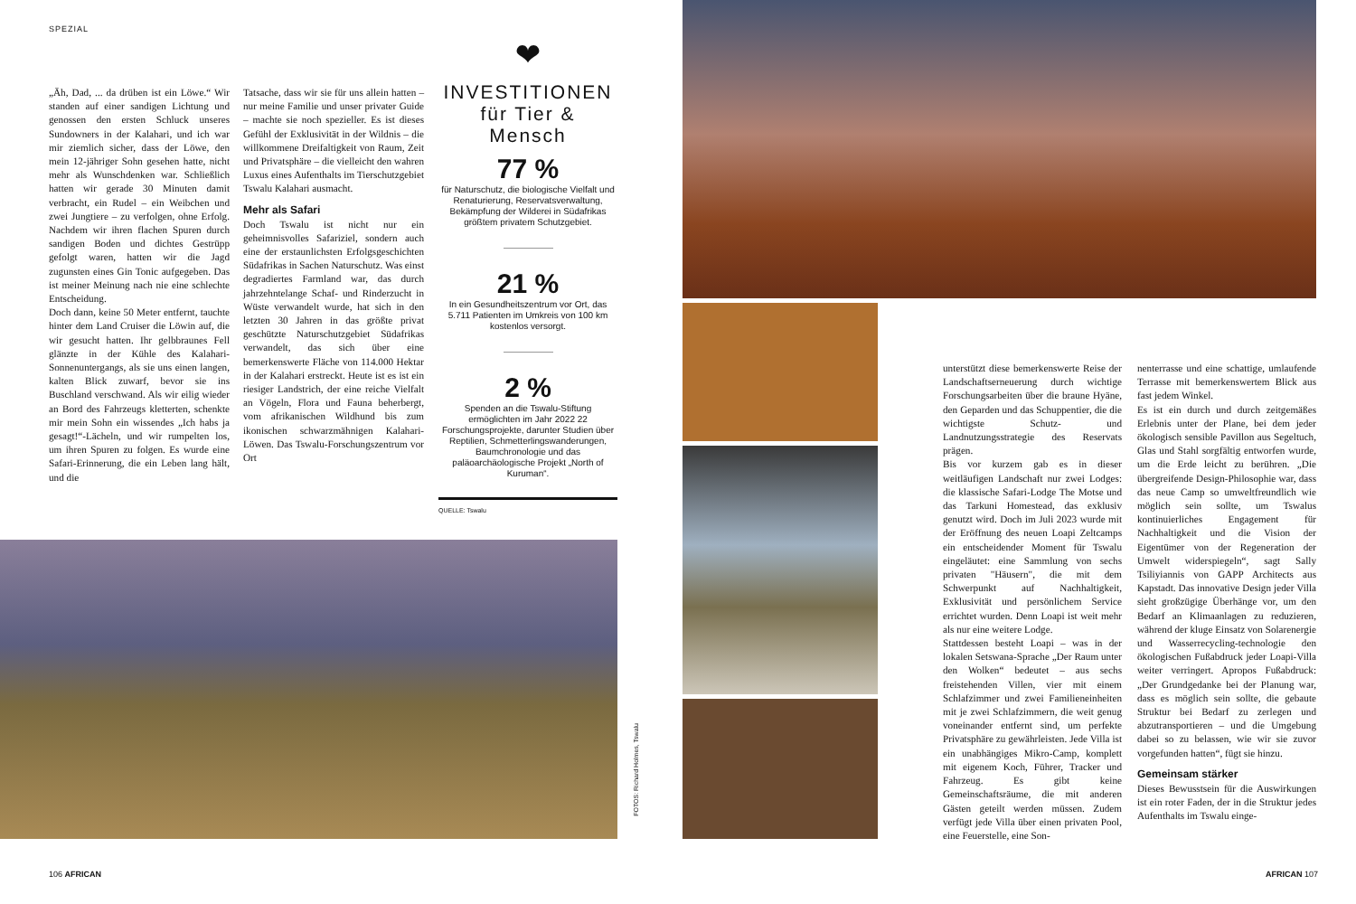SPEZIAL
„Äh, Dad, ... da drüben ist ein Löwe.“ Wir standen auf einer sandigen Lichtung und genossen den ersten Schluck unseres Sundowners in der Kalahari, und ich war mir ziemlich sicher, dass der Löwe, den mein 12-jähriger Sohn gesehen hatte, nicht mehr als Wunschdenken war. Schließlich hatten wir gerade 30 Minuten damit verbracht, ein Rudel – ein Weibchen und zwei Jungtiere – zu verfolgen, ohne Erfolg. Nachdem wir ihren flachen Spuren durch sandigen Boden und dichtes Gestrüpp gefolgt waren, hatten wir die Jagd zugunsten eines Gin Tonic aufgegeben. Das ist meiner Meinung nach nie eine schlechte Entscheidung.
Doch dann, keine 50 Meter entfernt, tauchte hinter dem Land Cruiser die Löwin auf, die wir gesucht hatten. Ihr gelbbraunes Fell glänzte in der Kühle des Kalahari-Sonnenuntergangs, als sie uns einen langen, kalten Blick zuwarf, bevor sie ins Buschland verschwand. Als wir eilig wieder an Bord des Fahrzeugs kletterten, schenkte mir mein Sohn ein wissendes „Ich habs ja gesagt!“-Lächeln, und wir rumpelten los, um ihren Spuren zu folgen. Es wurde eine Safari-Erinnerung, die ein Leben lang hält, und die
Tatsache, dass wir sie für uns allein hatten – nur meine Familie und unser privater Guide – machte sie noch spezieller. Es ist dieses Gefühl der Exklusivität in der Wildnis – die willkommene Dreifaltigkeit von Raum, Zeit und Privatsphäre – die vielleicht den wahren Luxus eines Aufenthalts im Tierschutzgebiet Tswalu Kalahari ausmacht.
Mehr als Safari
Doch Tswalu ist nicht nur ein geheimnisvolles Safariziel, sondern auch eine der erstaunlichsten Erfolgsgeschichten Südafrikas in Sachen Naturschutz. Was einst degradiertes Farmland war, das durch jahrzehntelange Schaf- und Rinderzucht in Wüste verwandelt wurde, hat sich in den letzten 30 Jahren in das größte privat geschützte Naturschutzgebiet Südafrikas verwandelt, das sich über eine bemerkenswerte Fläche von 114.000 Hektar in der Kalahari erstreckt. Heute ist es ist ein riesiger Landstrich, der eine reiche Vielfalt an Vögeln, Flora und Fauna beherbergt, vom afrikanischen Wildhund bis zum ikonischen schwarzmähnigen Kalahari-Löwen. Das Tswalu-Forschungszentrum vor Ort
❤
INVESTITIONEN
für Tier & Mensch
77 %
für Naturschutz, die biologische Vielfalt und Renaturierung, Reservatsverwaltung, Bekämpfung der Wilderei in Südafrikas größtem privatem Schutzgebiet.
21 %
In ein Gesundheitszentrum vor Ort, das 5.711 Patienten im Umkreis von 100 km kostenlos versorgt.
2 %
Spenden an die Tswalu-Stiftung ermöglichten im Jahr 2022 22 Forschungsprojekte, darunter Studien über Reptilien, Schmetterlingswanderungen, Baumchronologie und das paläoarchäologische Projekt „North of Kuruman“.
QUELLE: Tswalu
FOTOS: Richard Holmes, Tswalu
unterstützt diese bemerkenswerte Reise der Landschaftserneuerung durch wichtige Forschungsarbeiten über die braune Hyäne, den Geparden und das Schuppentier, die die wichtigste Schutz- und Landnutzungsstrategie des Reservats prägen.
Bis vor kurzem gab es in dieser weitläufigen Landschaft nur zwei Lodges: die klassische Safari-Lodge The Motse und das Tarkuni Homestead, das exklusiv genutzt wird. Doch im Juli 2023 wurde mit der Eröffnung des neuen Loapi Zeltcamps ein entscheidender Moment für Tswalu eingeläutet: eine Sammlung von sechs privaten "Häusern", die mit dem Schwerpunkt auf Nachhaltigkeit, Exklusivität und persönlichem Service errichtet wurden. Denn Loapi ist weit mehr als nur eine weitere Lodge.
Stattdessen besteht Loapi – was in der lokalen Setswana-Sprache „Der Raum unter den Wolken“ bedeutet – aus sechs freistehenden Villen, vier mit einem Schlafzimmer und zwei Familieneinheiten mit je zwei Schlafzimmern, die weit genug voneinander entfernt sind, um perfekte Privatsphäre zu gewährleisten. Jede Villa ist ein unabhängiges Mikro-Camp, komplett mit eigenem Koch, Führer, Tracker und Fahrzeug. Es gibt keine Gemeinschaftsräume, die mit anderen Gästen geteilt werden müssen. Zudem verfügt jede Villa über einen privaten Pool, eine Feuerstelle, eine Son-
nenterrasse und eine schattige, umlaufende Terrasse mit bemerkenswertem Blick aus fast jedem Winkel.
Es ist ein durch und durch zeitgemäßes Erlebnis unter der Plane, bei dem jeder ökologisch sensible Pavillon aus Segeltuch, Glas und Stahl sorgfältig entworfen wurde, um die Erde leicht zu berühren. „Die übergreifende Design-Philosophie war, dass das neue Camp so umweltfreundlich wie möglich sein sollte, um Tswalus kontinuierliches Engagement für Nachhaltigkeit und die Vision der Eigentümer von der Regeneration der Umwelt widerspiegeln“, sagt Sally Tsiliyiannis von GAPP Architects aus Kapstadt. Das innovative Design jeder Villa sieht großzügige Überhänge vor, um den Bedarf an Klimaanlagen zu reduzieren, während der kluge Einsatz von Solarenergie und Wasserrecycling-technologie den ökologischen Fußabdruck jeder Loapi-Villa weiter verringert. Apropos Fußabdruck: „Der Grundgedanke bei der Planung war, dass es möglich sein sollte, die gebaute Struktur bei Bedarf zu zerlegen und abzutransportieren – und die Umgebung dabei so zu belassen, wie wir sie zuvor vorgefunden hatten“, fügt sie hinzu.
Gemeinsam stärker
Dieses Bewusstsein für die Auswirkungen ist ein roter Faden, der in die Struktur jedes Aufenthalts im Tswalu einge-
106 AFRICAN AFRICAN 107